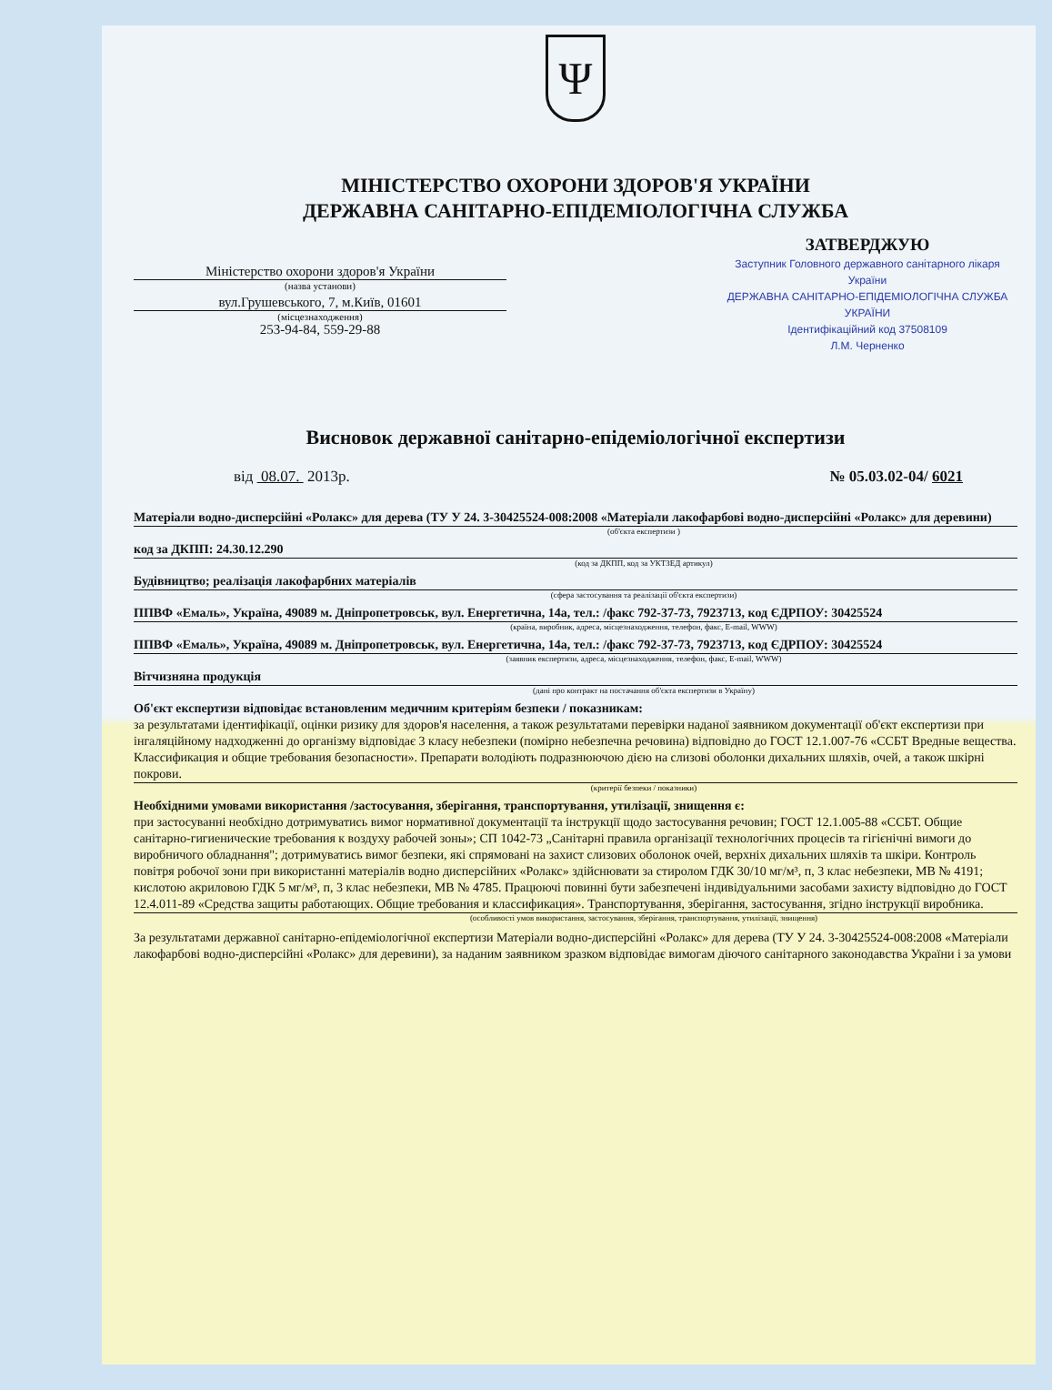Ψ
МІНІСТЕРСТВО ОХОРОНИ ЗДОРОВ'Я УКРАЇНИ
ДЕРЖАВНА САНІТАРНО-ЕПІДЕМІОЛОГІЧНА СЛУЖБА
Міністерство охорони здоров'я України
(назва установи)
вул.Грушевського, 7, м.Київ, 01601
(місцезнаходження)
253-94-84, 559-29-88
ЗАТВЕРДЖУЮ
Заступник Головного державного санітарного лікаря України
ДЕРЖАВНА САНІТАРНО-ЕПІДЕМІОЛОГІЧНА СЛУЖБА УКРАЇНИ
Ідентифікаційний код 37508109
Л.М. Черненко
Висновок державної санітарно-епідеміологічної експертизи
від 08.07. 2013р. № 05.03.02-04/ 6021
Матеріали водно-дисперсійні «Ролакс» для дерева (ТУ У 24. 3-30425524-008:2008 «Матеріали лакофарбові водно-дисперсійні «Ролакс» для деревини)
(об'єкта експертизи )
код за ДКПП: 24.30.12.290
(код за ДКПП, код за УКТЗЕД артикул)
Будівництво; реалізація лакофарбних матеріалів
(сфера застосування та реалізації об'єкта експертизи)
ППВФ «Емаль», Україна, 49089 м. Дніпропетровськ, вул. Енергетична, 14а, тел.: /факс 792-37-73, 7923713, код ЄДРПОУ: 30425524
(країна, виробник, адреса, місцезнаходження, телефон, факс, E-mail, WWW)
ППВФ «Емаль», Україна, 49089 м. Дніпропетровськ, вул. Енергетична, 14а, тел.: /факс 792-37-73, 7923713, код ЄДРПОУ: 30425524
(заявник експертизи, адреса, місцезнаходження, телефон, факс, E-mail, WWW)
Вітчизняна продукція
(дані про контракт на постачання об'єкта експертизи в Україну)
Об'єкт експертизи відповідає встановленим медичним критеріям безпеки / показникам:
за результатами ідентифікації, оцінки ризику для здоров'я населення, а також результатами перевірки наданої заявником документації об'єкт експертизи при інгаляційному надходженні до організму відповідає 3 класу небезпеки (помірно небезпечна речовина) відповідно до ГОСТ 12.1.007-76 «ССБТ Вредные вещества. Классификация и общие требования безопасности». Препарати володіють подразнюючою дією на слизові оболонки дихальних шляхів, очей, а також шкірні покрови.
(критерії безпеки / показники)
Необхідними умовами використання /застосування, зберігання, транспортування, утилізації, знищення є:
при застосуванні необхідно дотримуватись вимог нормативної документації та інструкції щодо застосування речовин; ГОСТ 12.1.005-88 «ССБТ. Общие санітарно-гигиенические требования к воздуху рабочей зоны»; СП 1042-73 „Санітарні правила організації технологічних процесів та гігієнічні вимоги до виробничого обладнання"; дотримуватись вимог безпеки, які спрямовані на захист слизових оболонок очей, верхніх дихальних шляхів та шкіри. Контроль повітря робочої зони при використанні матеріалів водно дисперсійних «Ролакс» здійснювати за стиролом ГДК 30/10 мг/м³, п, 3 клас небезпеки, МВ № 4191; кислотою акриловою ГДК 5 мг/м³, п, 3 клас небезпеки, МВ № 4785. Працюючі повинні бути забезпечені індивідуальними засобами захисту відповідно до ГОСТ 12.4.011-89 «Средства защиты работающих. Общие требования и классификация». Транспортування, зберігання, застосування, згідно інструкції виробника.
(особливості умов використання, застосування, зберігання, транспортування, утилізації, знищення)
За результатами державної санітарно-епідеміологічної експертизи Матеріали водно-дисперсійні «Ролакс» для дерева (ТУ У 24. 3-30425524-008:2008 «Матеріали лакофарбові водно-дисперсійні «Ролакс» для деревини), за наданим заявником зразком відповідає вимогам діючого санітарного законодавства України і за умови